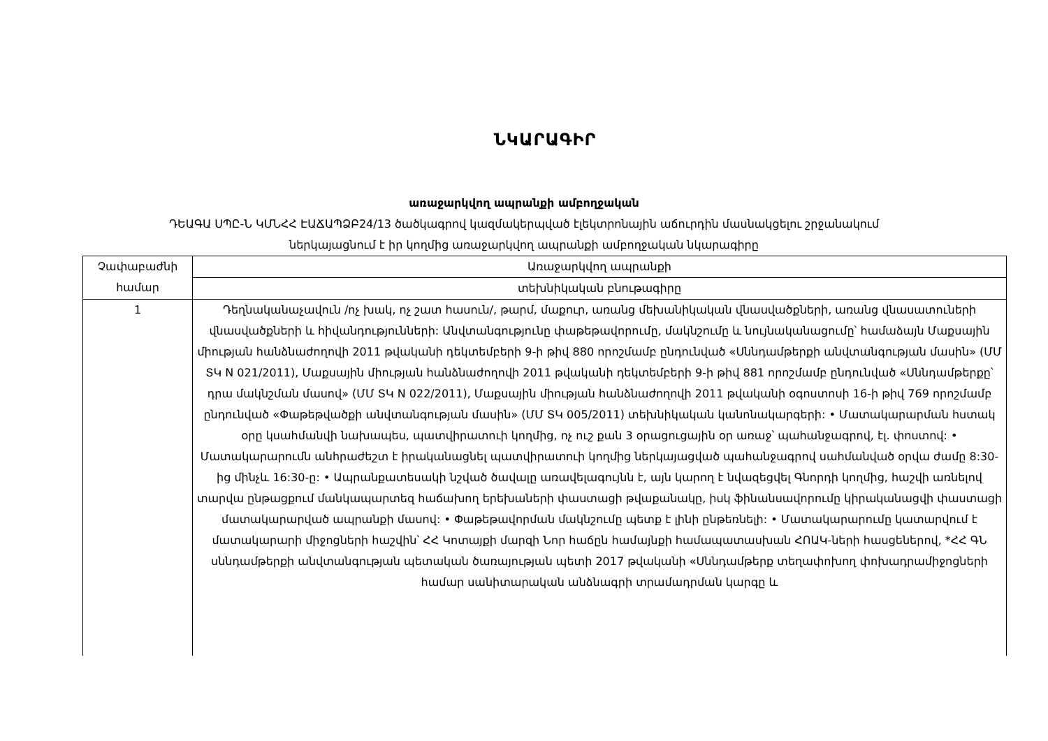ՆԿԱՐԱԳԻՐ
առաջարկվող ապրանքի ամբողջական
ԴԵԱԳԱ ՍՊԸ-Ն ԿՄՆՀՀ ԷԱՃԱՊՁԲ24/13 ծածկագրով կազմակերպված էլեկտրոնային աճուրդին մասնակցելու շրջանակում
ներկայացնում է իր կողմից առաջարկվող ապրանքի ամբողջական նկարագիրը
| Չափաբաժնի համար | Առաջարկվող ապրանքի |
| --- | --- |
| | տեխնիկական բնութագիրը |
| 1 | Դեղնականաչավուն /ոչ խակ, ոչ շատ հասուն/, թարմ, մաքուր, առանց մեխանիկական վնասվածքների, առանց վնասատուների վնասվածքների և հիվանդությունների: Անվտանգությունը փաթեթավորումը, մակնշումը և նույնականացումը՝ համաձայն Մաքսային միության հանձնաժողովի 2011 թվականի դեկտեմբերի 9-ի թիվ 880 որոշմամբ ընդունված «Սննդամթերքի անվտանգության մասին» (ՄՄ ՏԿ N 021/2011), Մաքսային միության հանձնաժողովի 2011 թվականի դեկտեմբերի 9-ի թիվ 881 որոշմամբ ընդունված «Սննդամթերքը՝ դրա մակնշման մասով» (ՄՄ ՏԿ N 022/2011), Մաքսային միության հանձնաժողովի 2011 թվականի օգոստոսի 16-ի թիվ 769 որոշմամբ ընդունված «Փաթեթվածքի անվտանգության մասին» (ՄՄ ՏԿ 005/2011) տեխնիկական կանոնակարգերի: • Մատակարարման հստակ օրը կսահմանվի նախապես, պատվիրատուի կողմից, ոչ ուշ քան 3 օրացուցային օր առաջ՝ պահանջագրով, էլ. փոստով: • Մատակարարումն անհրաժեշտ է իրականացնել պատվիրատուի կողմից ներկայացված պահանջագրով սահմանված օրվա ժամը 8:30-ից մինչև 16:30-ը: • Ապրանքատեսակի նշված ծավալը առավելագույնն է, այն կարող է նվազեցվել Գնորդի կողմից, հաշվի առնելով տարվա ընթացքում մանկապարտեզ հաճախող երեխաների փաստացի թվաքանակը, իսկ ֆինանսավորումը կիրականացվի փաստացի մատակարարված ապրանքի մասով: • Փաթեթավորման մակնշումը պետք է լինի ընթեռնելի: • Մատակարարումը կատարվում է մատակարարի միջոցների հաշվին՝ ՀՀ Կոտայքի մարզի Նոր հաճըն համայնքի համապատասխան ՀՈԱԿ-ների հասցեներով, *ՀՀ ԳՆ սննդամթերքի անվտանգության պետական ծառայության պետի 2017 թվականի «Սննդամթերք տեղափոխող փոխադրամիջոցների համար սանիտարական անձնագրի տրամադրման կարգը և |